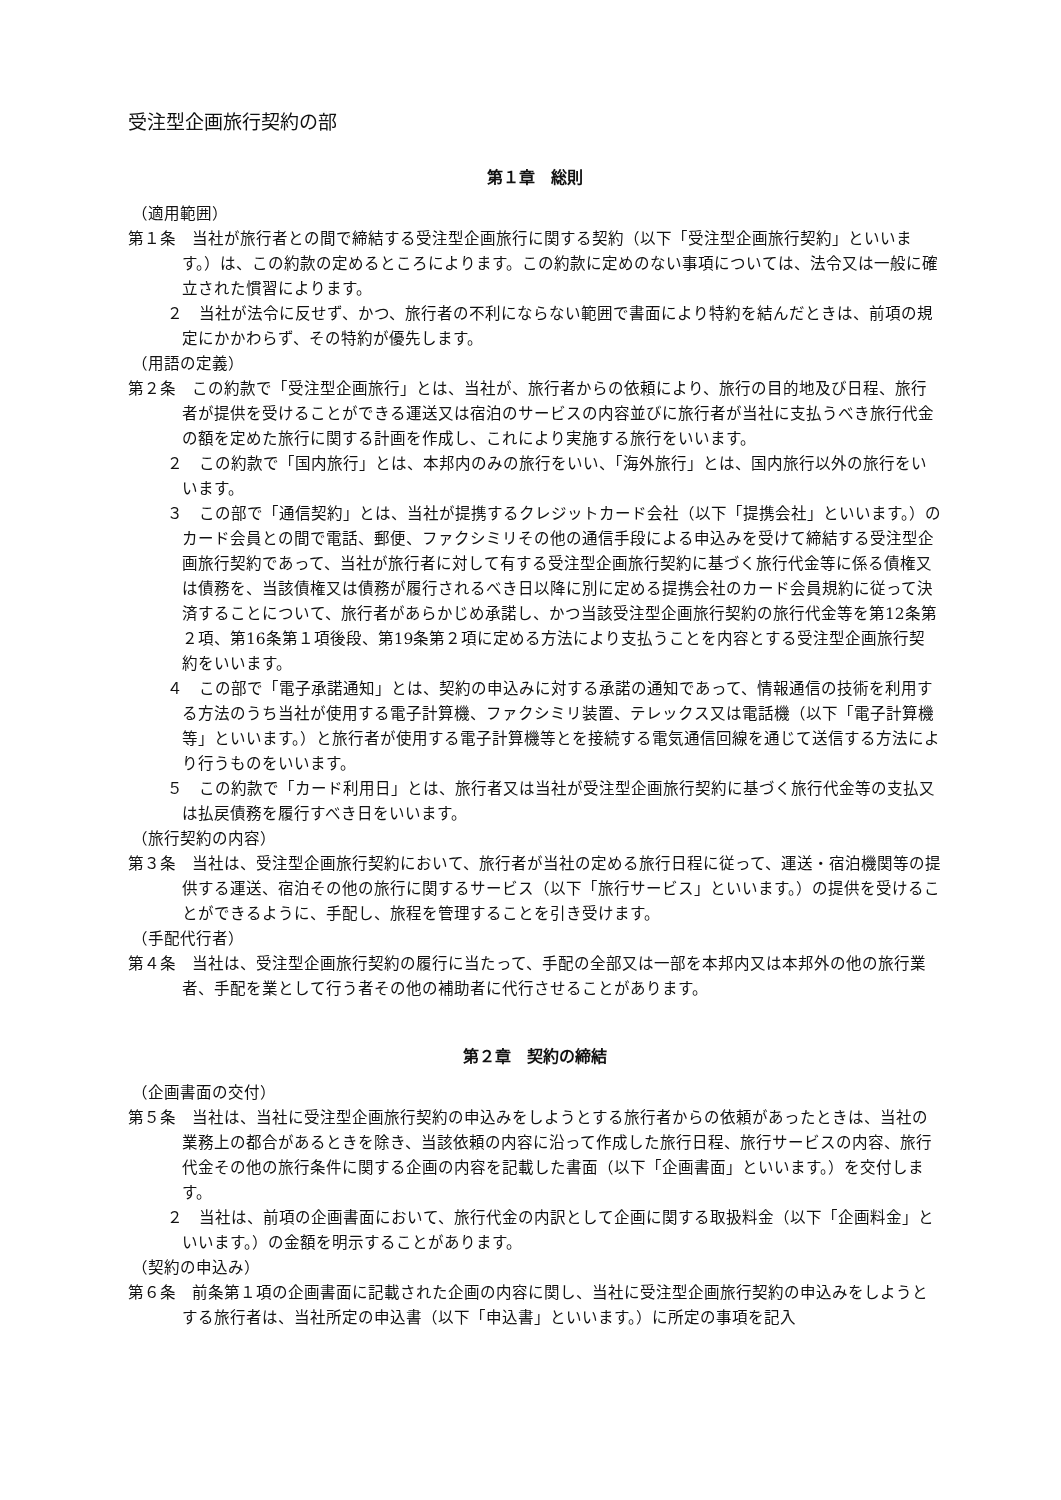受注型企画旅行契約の部
第１章　総則
（適用範囲）
第１条　当社が旅行者との間で締結する受注型企画旅行に関する契約（以下「受注型企画旅行契約」といいます。）は、この約款の定めるところによります。この約款に定めのない事項については、法令又は一般に確立された慣習によります。
２　当社が法令に反せず、かつ、旅行者の不利にならない範囲で書面により特約を結んだときは、前項の規定にかかわらず、その特約が優先します。
（用語の定義）
第２条　この約款で「受注型企画旅行」とは、当社が、旅行者からの依頼により、旅行の目的地及び日程、旅行者が提供を受けることができる運送又は宿泊のサービスの内容並びに旅行者が当社に支払うべき旅行代金の額を定めた旅行に関する計画を作成し、これにより実施する旅行をいいます。
２　この約款で「国内旅行」とは、本邦内のみの旅行をいい、「海外旅行」とは、国内旅行以外の旅行をいいます。
３　この部で「通信契約」とは、当社が提携するクレジットカード会社（以下「提携会社」といいます。）のカード会員との間で電話、郵便、ファクシミリその他の通信手段による申込みを受けて締結する受注型企画旅行契約であって、当社が旅行者に対して有する受注型企画旅行契約に基づく旅行代金等に係る債権又は債務を、当該債権又は債務が履行されるべき日以降に別に定める提携会社のカード会員規約に従って決済することについて、旅行者があらかじめ承諾し、かつ当該受注型企画旅行契約の旅行代金等を第12条第２項、第16条第１項後段、第19条第２項に定める方法により支払うことを内容とする受注型企画旅行契約をいいます。
４　この部で「電子承諾通知」とは、契約の申込みに対する承諾の通知であって、情報通信の技術を利用する方法のうち当社が使用する電子計算機、ファクシミリ装置、テレックス又は電話機（以下「電子計算機等」といいます。）と旅行者が使用する電子計算機等とを接続する電気通信回線を通じて送信する方法により行うものをいいます。
５　この約款で「カード利用日」とは、旅行者又は当社が受注型企画旅行契約に基づく旅行代金等の支払又は払戻債務を履行すべき日をいいます。
（旅行契約の内容）
第３条　当社は、受注型企画旅行契約において、旅行者が当社の定める旅行日程に従って、運送・宿泊機関等の提供する運送、宿泊その他の旅行に関するサービス（以下「旅行サービス」といいます。）の提供を受けることができるように、手配し、旅程を管理することを引き受けます。
（手配代行者）
第４条　当社は、受注型企画旅行契約の履行に当たって、手配の全部又は一部を本邦内又は本邦外の他の旅行業者、手配を業として行う者その他の補助者に代行させることがあります。
第２章　契約の締結
（企画書面の交付）
第５条　当社は、当社に受注型企画旅行契約の申込みをしようとする旅行者からの依頼があったときは、当社の業務上の都合があるときを除き、当該依頼の内容に沿って作成した旅行日程、旅行サービスの内容、旅行代金その他の旅行条件に関する企画の内容を記載した書面（以下「企画書面」といいます。）を交付します。
２　当社は、前項の企画書面において、旅行代金の内訳として企画に関する取扱料金（以下「企画料金」といいます。）の金額を明示することがあります。
（契約の申込み）
第６条　前条第１項の企画書面に記載された企画の内容に関し、当社に受注型企画旅行契約の申込みをしようとする旅行者は、当社所定の申込書（以下「申込書」といいます。）に所定の事項を記入